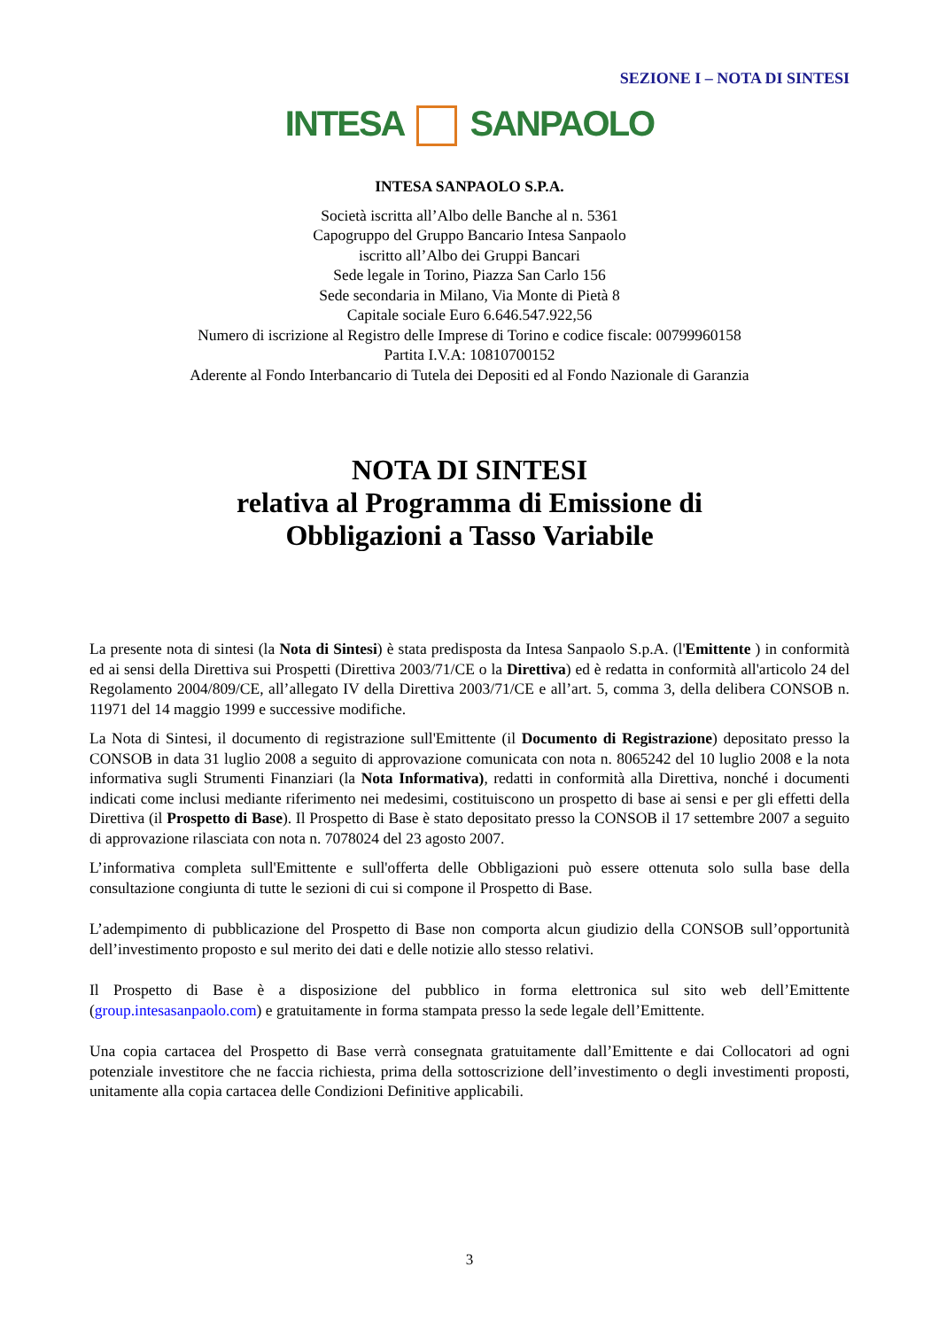SEZIONE I – NOTA DI SINTESI
INTESA SANPAOLO
INTESA SANPAOLO S.P.A.
Società iscritta all’Albo delle Banche al n. 5361
Capogruppo del Gruppo Bancario Intesa Sanpaolo
iscritto all’Albo dei Gruppi Bancari
Sede legale in Torino, Piazza San Carlo 156
Sede secondaria in Milano, Via Monte di Pietà 8
Capitale sociale Euro 6.646.547.922,56
Numero di iscrizione al Registro delle Imprese di Torino e codice fiscale: 00799960158
Partita I.V.A: 10810700152
Aderente al Fondo Interbancario di Tutela dei Depositi ed al Fondo Nazionale di Garanzia
NOTA DI SINTESI
relativa al Programma di Emissione di
Obbligazioni a Tasso Variabile
La presente nota di sintesi (la Nota di Sintesi) è stata predisposta da Intesa Sanpaolo S.p.A. (l'Emittente ) in conformità ed ai sensi della Direttiva sui Prospetti (Direttiva 2003/71/CE o la Direttiva) ed è redatta in conformità all'articolo 24 del Regolamento 2004/809/CE, all’allegato IV della Direttiva 2003/71/CE e all’art. 5, comma 3, della delibera CONSOB n. 11971 del 14 maggio 1999 e successive modifiche.
La Nota di Sintesi, il documento di registrazione sull'Emittente (il Documento di Registrazione) depositato presso la CONSOB in data 31 luglio 2008 a seguito di approvazione comunicata con nota n. 8065242 del 10 luglio 2008 e la nota informativa sugli Strumenti Finanziari (la Nota Informativa), redatti in conformità alla Direttiva, nonché i documenti indicati come inclusi mediante riferimento nei medesimi, costituiscono un prospetto di base ai sensi e per gli effetti della Direttiva (il Prospetto di Base). Il Prospetto di Base è stato depositato presso la CONSOB il 17 settembre 2007 a seguito di approvazione rilasciata con nota n. 7078024 del 23 agosto 2007.
L’informativa completa sull'Emittente e sull'offerta delle Obbligazioni può essere ottenuta solo sulla base della consultazione congiunta di tutte le sezioni di cui si compone il Prospetto di Base.
L’adempimento di pubblicazione del Prospetto di Base non comporta alcun giudizio della CONSOB sull’opportunità dell’investimento proposto e sul merito dei dati e delle notizie allo stesso relativi.
Il Prospetto di Base è a disposizione del pubblico in forma elettronica sul sito web dell’Emittente (group.intesasanpaolo.com) e gratuitamente in forma stampata presso la sede legale dell’Emittente.
Una copia cartacea del Prospetto di Base verrà consegnata gratuitamente dall’Emittente e dai Collocatori ad ogni potenziale investitore che ne faccia richiesta, prima della sottoscrizione dell’investimento o degli investimenti proposti, unitamente alla copia cartacea delle Condizioni Definitive applicabili.
3